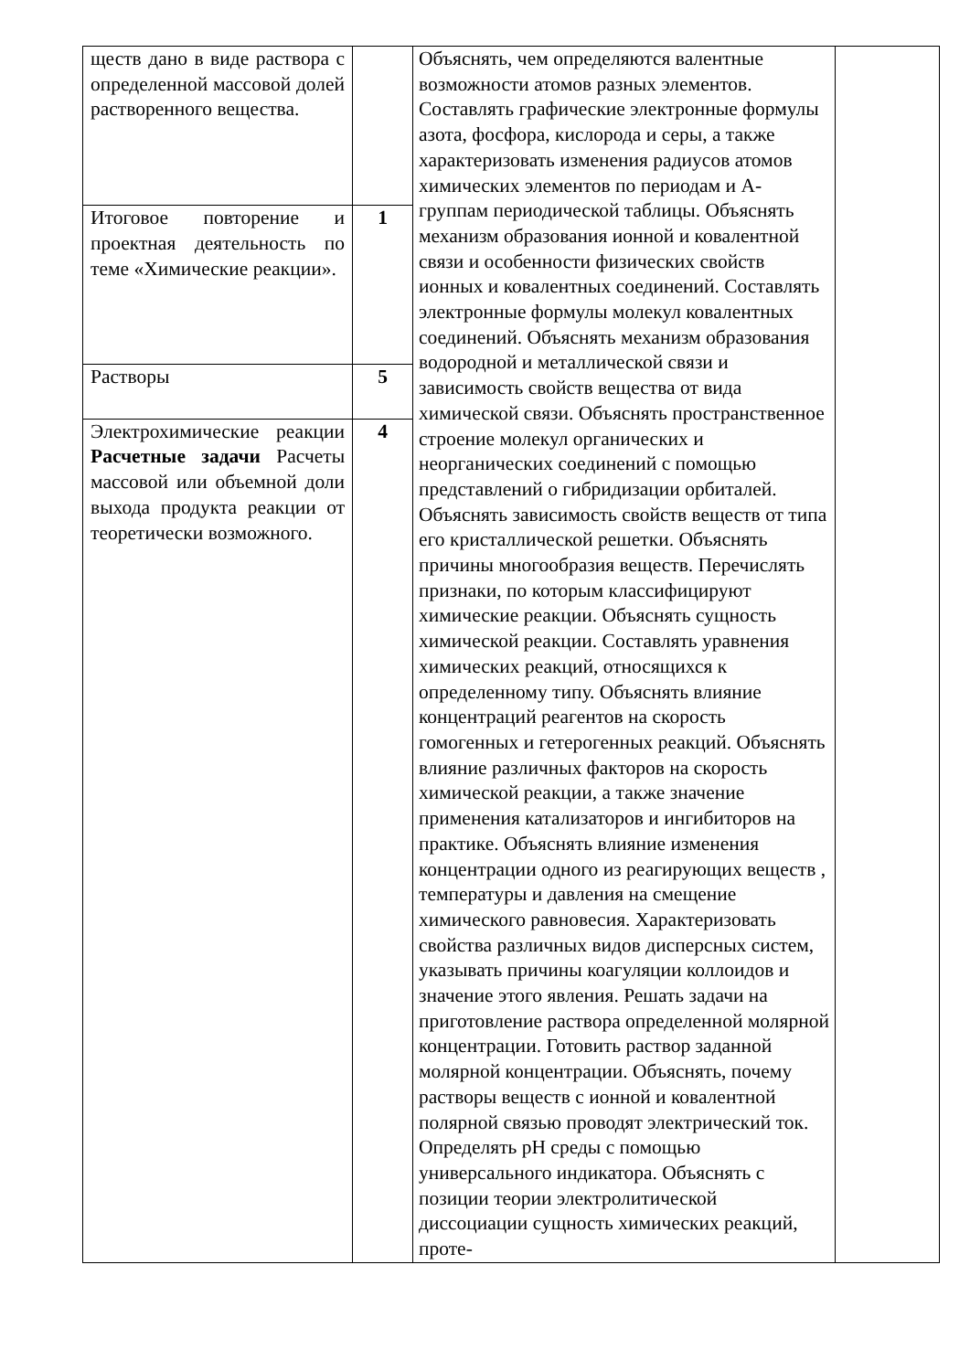| ществ дано в виде раствора с определенной массовой долей растворенного вещества. | | Объяснять, чем определяются валентные возможности атомов разных элементов. Составлять графические электронные формулы азота, фосфора, кислорода и серы, а также характеризовать изменения радиусов атомов химических элементов по периодам и А-группам периодической таблицы. Объяснять механизм образования ионной и ковалентной связи и особенности физических свойств ионных и ковалентных соединений. Составлять электронные формулы молекул ковалентных соединений. Объяснять механизм образования водородной и металлической связи и зависимость свойств вещества от вида химической связи. Объяснять пространственное строение молекул органических и неорганических соединений с помощью представлений о гибридизации орбиталей. Объяснять зависимость свойств веществ от типа его кристаллической решетки. Объяснять причины многообразия веществ. Перечислять признаки, по которым классифицируют химические реакции. Объяснять сущность химической реакции. Составлять уравнения химических реакций, относящихся к определенному типу. Объяснять влияние концентраций реагентов на скорость гомогенных и гетерогенных реакций. Объяснять влияние различных факторов на скорость химической реакции, а также значение применения катализаторов и ингибиторов на практике. Объяснять влияние изменения концентрации одного из реагирующих веществ , температуры и давления на смещение химического равновесия. Характеризовать свойства различных видов дисперсных систем, указывать причины коагуляции коллоидов и значение этого явления. Решать задачи на приготовление раствора определенной молярной концентрации. Готовить раствор заданной молярной концентрации. Объяснять, почему растворы веществ с ионной и ковалентной полярной связью проводят электрический ток. Определять pH среды с помощью универсального индикатора. Объяснять с позиции теории электролитической диссоциации сущность химических реакций, проте- | |
| Итоговое повторение и проектная деятельность по теме «Химические реакции». | 1 | | |
| Растворы | 5 | | |
| Электрохимические реакции Расчетные задачи Расчеты массовой или объемной доли выхода продукта реакции от теоретически возможного. | 4 | | |